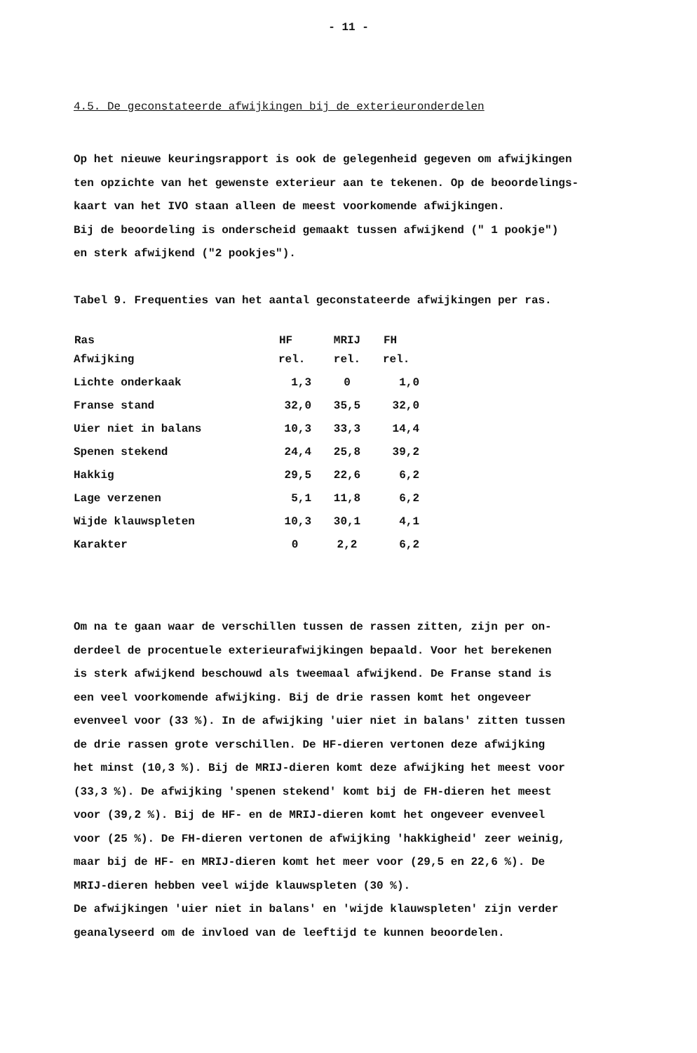- 11 -
4.5. De geconstateerde afwijkingen bij de exterieuronderdelen
Op het nieuwe keuringsrapport is ook de gelegenheid gegeven om afwijkingen
ten opzichte van het gewenste exterieur aan te tekenen. Op de beoordelings-
kaart van het IVO staan alleen de meest voorkomende afwijkingen.
Bij de beoordeling is onderscheid gemaakt tussen afwijkend (" 1 pookje")
en sterk afwijkend ("2 pookjes").
Tabel 9. Frequenties van het aantal geconstateerde afwijkingen per ras.
| Ras | HF | MRIJ | FH |
| --- | --- | --- | --- |
| Afwijking | rel. | rel. | rel. |
| Lichte onderkaak | 1,3 | 0 | 1,0 |
| Franse stand | 32,0 | 35,5 | 32,0 |
| Uier niet in balans | 10,3 | 33,3 | 14,4 |
| Spenen stekend | 24,4 | 25,8 | 39,2 |
| Hakkig | 29,5 | 22,6 | 6,2 |
| Lage verzenen | 5,1 | 11,8 | 6,2 |
| Wijde klauwspleten | 10,3 | 30,1 | 4,1 |
| Karakter | 0 | 2,2 | 6,2 |
Om na te gaan waar de verschillen tussen de rassen zitten, zijn per on-
derdeel de procentuele exterieurafwijkingen bepaald. Voor het berekenen
is sterk afwijkend beschouwd als tweemaal afwijkend. De Franse stand is
een veel voorkomende afwijking. Bij de drie rassen komt het ongeveer
evenveel voor (33 %). In de afwijking 'uier niet in balans' zitten tussen
de drie rassen grote verschillen. De HF-dieren vertonen deze afwijking
het minst (10,3 %). Bij de MRIJ-dieren komt deze afwijking het meest voor
(33,3 %). De afwijking 'spenen stekend' komt bij de FH-dieren het meest
voor (39,2 %). Bij de HF- en de MRIJ-dieren komt het ongeveer evenveel
voor (25 %). De FH-dieren vertonen de afwijking 'hakkigheid' zeer weinig,
maar bij de HF- en MRIJ-dieren komt het meer voor (29,5 en 22,6 %). De
MRIJ-dieren hebben veel wijde klauwspleten (30 %).
De afwijkingen 'uier niet in balans' en 'wijde klauwspleten' zijn verder
geanalyseerd om de invloed van de leeftijd te kunnen beoordelen.